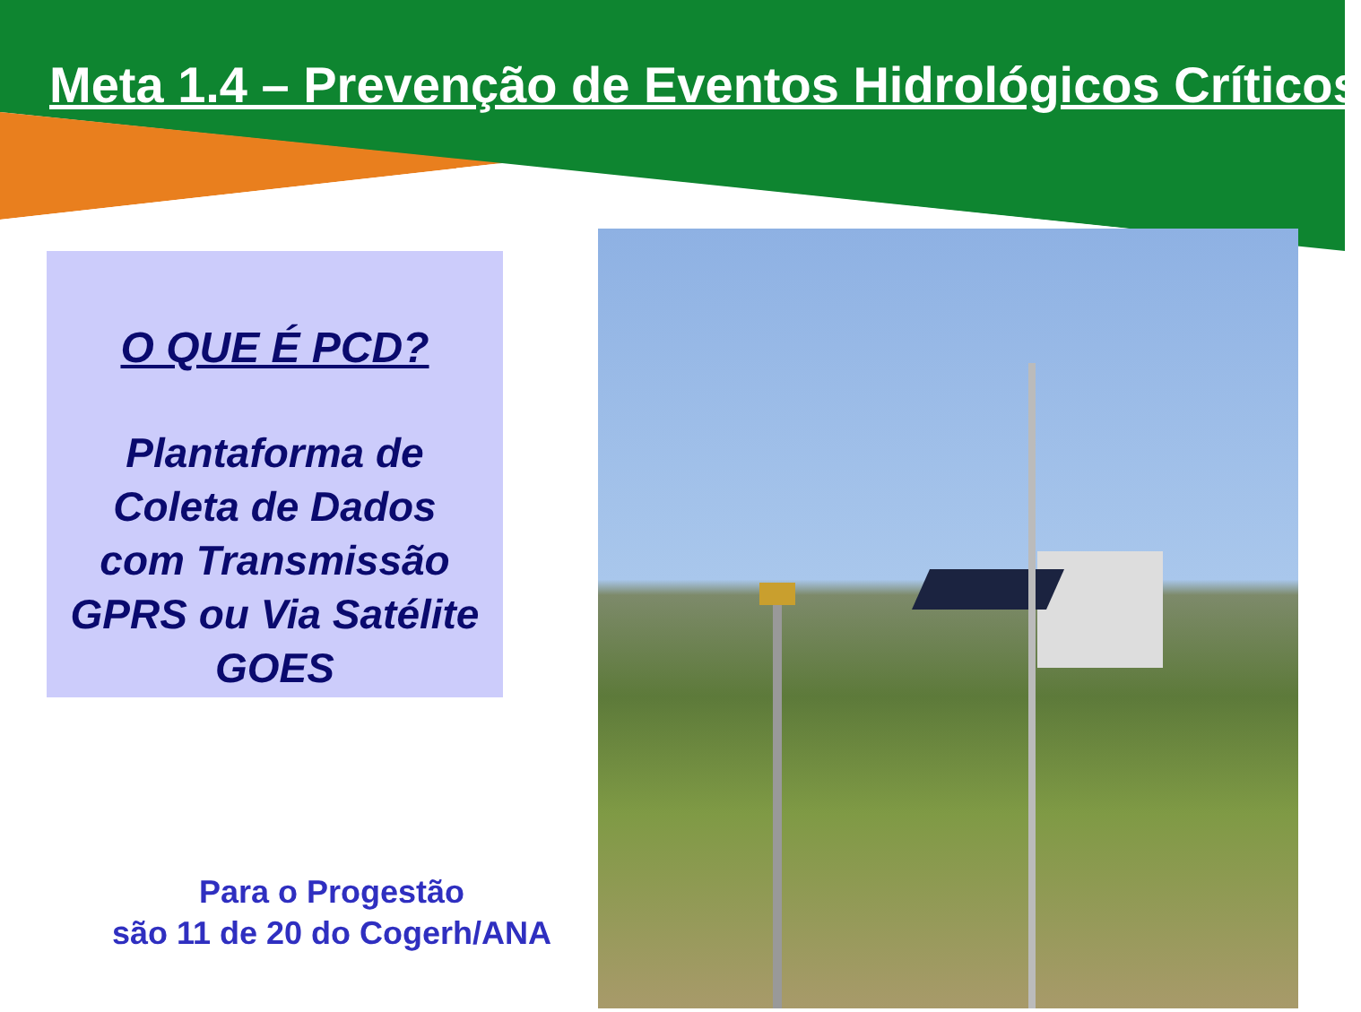Meta 1.4 – Prevenção de Eventos Hidrológicos Críticos
O QUE É PCD?
Plantaforma de
Coleta de Dados
com Transmissão
GPRS ou Via Satélite
GOES
Para o Progestão
são 11 de 20 do Cogerh/ANA